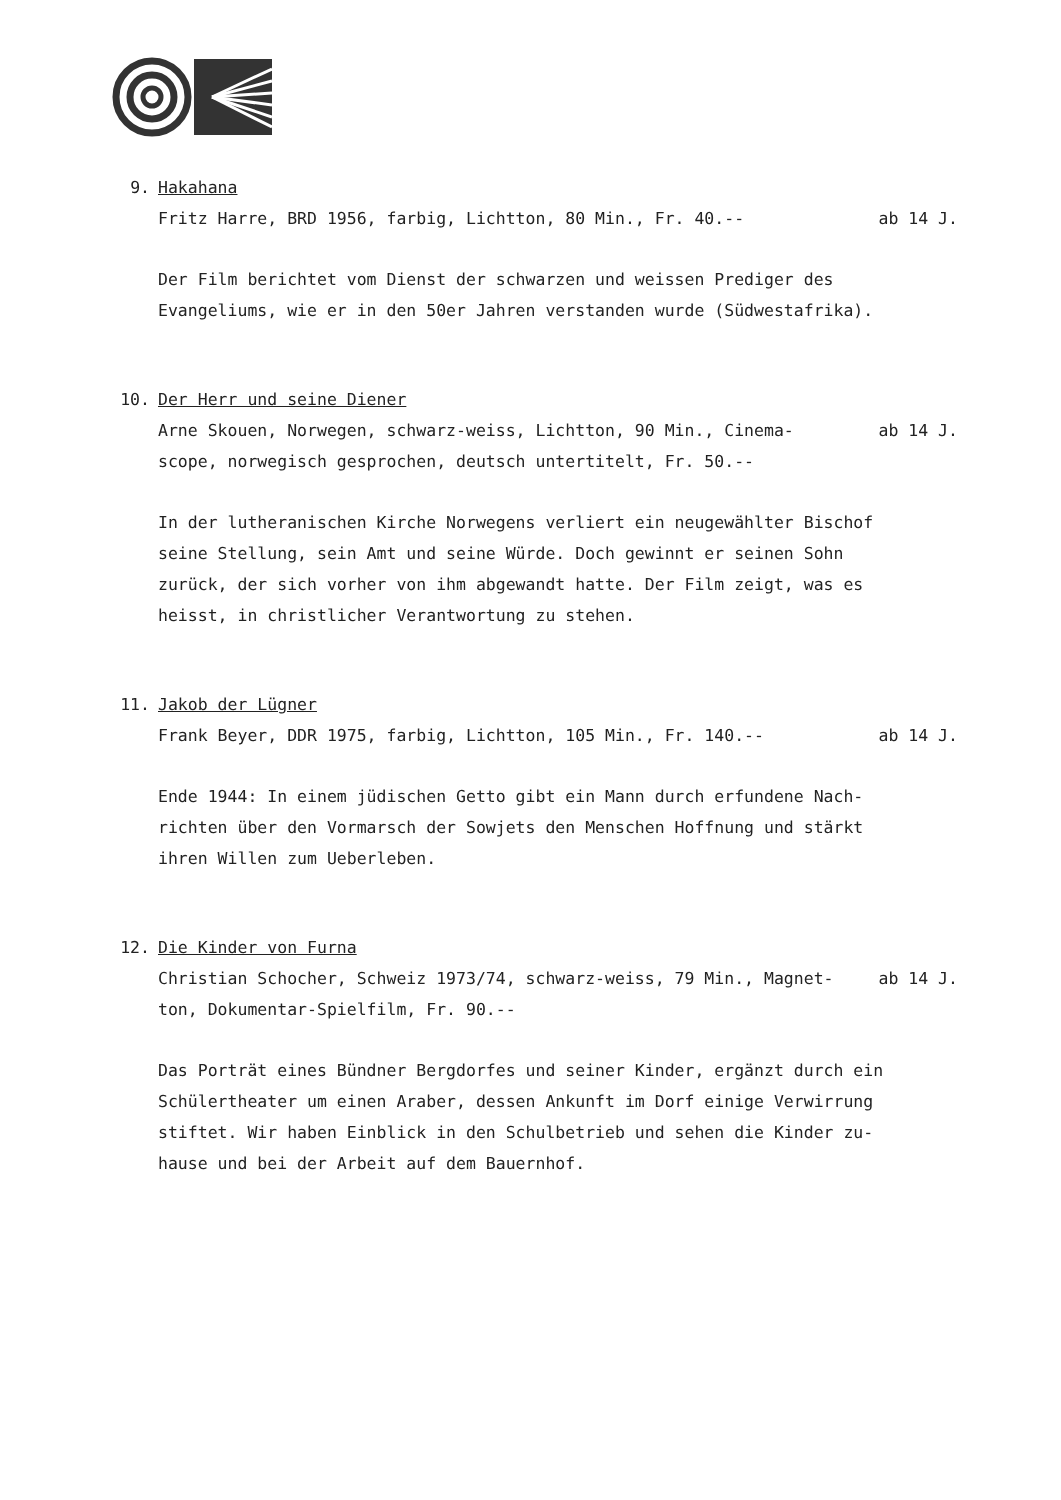9. Hakahana
Fritz Harre, BRD 1956, farbig, Lichtton, 80 Min., Fr. 40.-- ab 14 J.
Der Film berichtet vom Dienst der schwarzen und weissen Prediger des
Evangeliums, wie er in den 50er Jahren verstanden wurde (Südwestafrika).
10. Der Herr und seine Diener
Arne Skouen, Norwegen, schwarz-weiss, Lichtton, 90 Min., Cinema-
scope, norwegisch gesprochen, deutsch untertitelt, Fr. 50.-- ab 14 J.
In der lutheranischen Kirche Norwegens verliert ein neugewählter Bischof
seine Stellung, sein Amt und seine Würde. Doch gewinnt er seinen Sohn
zurück, der sich vorher von ihm abgewandt hatte. Der Film zeigt, was es
heisst, in christlicher Verantwortung zu stehen.
11. Jakob der Lügner
Frank Beyer, DDR 1975, farbig, Lichtton, 105 Min., Fr. 140.-- ab 14 J.
Ende 1944: In einem jüdischen Getto gibt ein Mann durch erfundene Nach-
richten über den Vormarsch der Sowjets den Menschen Hoffnung und stärkt
ihren Willen zum Ueberleben.
12. Die Kinder von Furna
Christian Schocher, Schweiz 1973/74, schwarz-weiss, 79 Min., Magnet-
ton, Dokumentar-Spielfilm, Fr. 90.-- ab 14 J.
Das Porträt eines Bündner Bergdorfes und seiner Kinder, ergänzt durch ein
Schülertheater um einen Araber, dessen Ankunft im Dorf einige Verwirrung
stiftet. Wir haben Einblick in den Schulbetrieb und sehen die Kinder zu-
hause und bei der Arbeit auf dem Bauernhof.